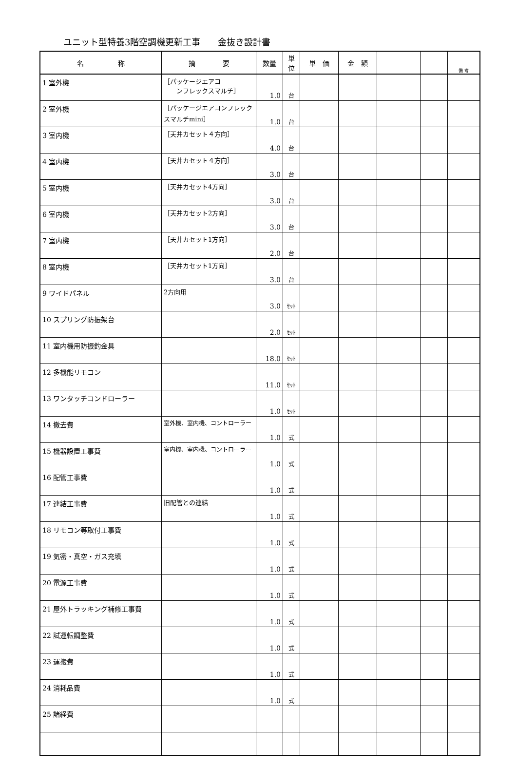ユニット型特養3階空調機更新工事　　金抜き設計書
| 名 称 | 摘 要 | 数量 | 単 位 | 単 価 | 金 額 | | | 備 考 |
| --- | --- | --- | --- | --- | --- | --- | --- | --- |
| 1 室外機 | ［パッケージエアコ ンフレックスマルチ］ | 1.0 | 台 | | | | | |
| 2 室外機 | ［パッケージエアコンフレック スマルチmini］ | 1.0 | 台 | | | | | |
| 3 室内機 | ［天井カセット４方向］ | 4.0 | 台 | | | | | |
| 4 室内機 | ［天井カセット４方向］ | 3.0 | 台 | | | | | |
| 5 室内機 | ［天井カセット4方向］ | 3.0 | 台 | | | | | |
| 6 室内機 | ［天井カセット2方向］ | 3.0 | 台 | | | | | |
| 7 室内機 | ［天井カセット1方向］ | 2.0 | 台 | | | | | |
| 8 室内機 | ［天井カセット1方向］ | 3.0 | 台 | | | | | |
| 9 ワイドパネル | 2方向用 | 3.0 | ｾｯﾄ | | | | | |
| 10 スプリング防振架台 | | 2.0 | ｾｯﾄ | | | | | |
| 11 室内機用防振釣金具 | | 18.0 | ｾｯﾄ | | | | | |
| 12 多機能リモコン | | 11.0 | ｾｯﾄ | | | | | |
| 13 ワンタッチコンドローラー | | 1.0 | ｾｯﾄ | | | | | |
| 14 撤去費 | 室外機、室内機、コントローラー | 1.0 | 式 | | | | | |
| 15 機器設置工事費 | 室内機、室内機、コントローラー | 1.0 | 式 | | | | | |
| 16 配管工事費 | | 1.0 | 式 | | | | | |
| 17 連結工事費 | 旧配管との連結 | 1.0 | 式 | | | | | |
| 18 リモコン等取付工事費 | | 1.0 | 式 | | | | | |
| 19 気密・真空・ガス充填 | | 1.0 | 式 | | | | | |
| 20 電源工事費 | | 1.0 | 式 | | | | | |
| 21 屋外トラッキング補修工事費 | | 1.0 | 式 | | | | | |
| 22 試運転調整費 | | 1.0 | 式 | | | | | |
| 23 運搬費 | | 1.0 | 式 | | | | | |
| 24 消耗品費 | | 1.0 | 式 | | | | | |
| 25 諸経費 | | | | | | | | |